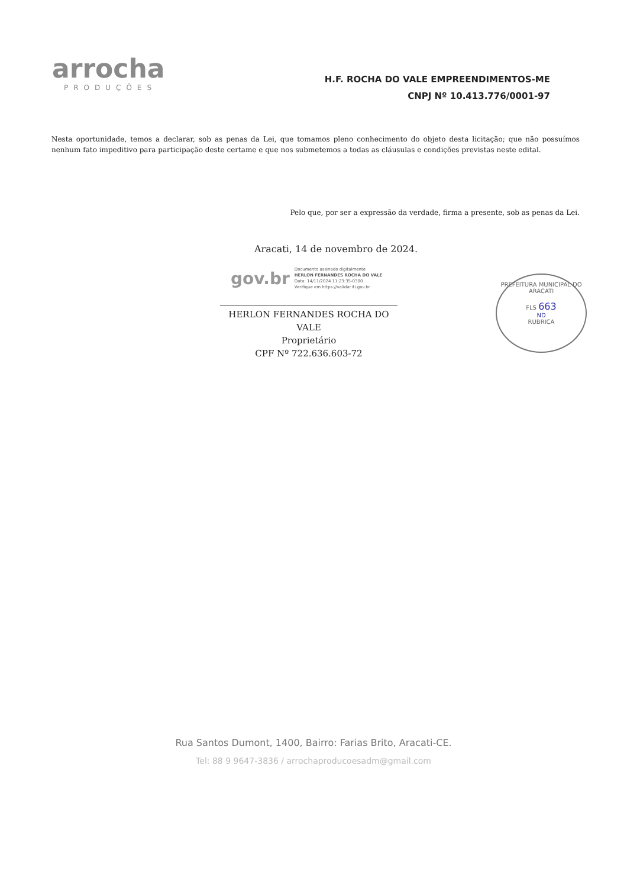arrocha
PRODUÇÕES
H.F. ROCHA DO VALE EMPREENDIMENTOS-ME
CNPJ Nº 10.413.776/0001-97
Nesta oportunidade, temos a declarar, sob as penas da Lei, que tomamos pleno conhecimento do objeto desta licitação; que não possuímos nenhum fato impeditivo para participação deste certame e que nos submetemos a todas as cláusulas e condições previstas neste edital.
Pelo que, por ser a expressão da verdade, firma a presente, sob as penas da Lei.
Aracati, 14 de novembro de 2024.
gov.br
Documento assinado digitalmente
HERLON FERNANDES ROCHA DO VALE
Data: 14/11/2024 11:23:35-0300
Verifique em https://validar.iti.gov.br
HERLON FERNANDES ROCHA DO VALE
Proprietário
CPF Nº 722.636.603-72
PREFEITURA MUNICIPAL DO ARACATI
FLS 663
ND
RUBRICA
Rua Santos Dumont, 1400, Bairro: Farias Brito, Aracati-CE.
Tel: 88 9 9647-3836 / arrochaproducoesadm@gmail.com